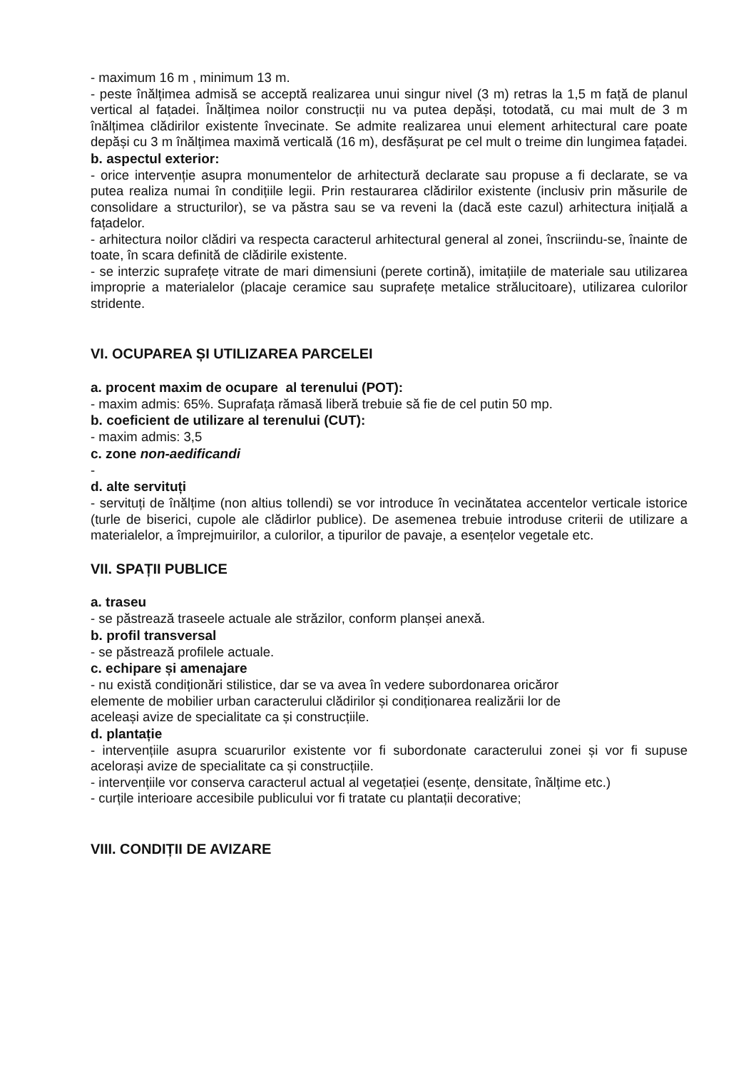- maximum 16 m , minimum 13 m.
- peste înălțimea admisă se acceptă realizarea unui singur nivel (3 m) retras la 1,5 m față de planul vertical al fațadei. Înălțimea noilor construcții nu va putea depăși, totodată, cu mai mult de 3 m înălțimea clădirilor existente învecinate. Se admite realizarea unui element arhitectural care poate depăși cu 3 m înălțimea maximă verticală (16 m), desfășurat pe cel mult o treime din lungimea fațadei.
b. aspectul exterior:
- orice intervenție asupra monumentelor de arhitectură declarate sau propuse a fi declarate, se va putea realiza numai în condițiile legii. Prin restaurarea clădirilor existente (inclusiv prin măsurile de consolidare a structurilor), se va păstra sau se va reveni la (dacă este cazul) arhitectura inițială a fațadelor.
- arhitectura noilor clădiri va respecta caracterul arhitectural general al zonei, înscriindu-se, înainte de toate, în scara definită de clădirile existente.
- se interzic suprafețe vitrate de mari dimensiuni (perete cortină), imitațiile de materiale sau utilizarea improprie a materialelor (placaje ceramice sau suprafețe metalice strălucitoare), utilizarea culorilor stridente.
VI. OCUPAREA ȘI UTILIZAREA PARCELEI
a. procent maxim de ocupare al terenului (POT):
- maxim admis: 65%. Suprafața rămasă liberă trebuie să fie de cel putin 50 mp.
b. coeficient de utilizare al terenului (CUT):
- maxim admis: 3,5
c. zone non-aedificandi
-
d. alte servituți
- servituți de înălțime (non altius tollendi) se vor introduce în vecinătatea accentelor verticale istorice (turle de biserici, cupole ale clădirlor publice). De asemenea trebuie introduse criterii de utilizare a materialelor, a împrejmuirilor, a culorilor, a tipurilor de pavaje, a esențelor vegetale etc.
VII. SPAȚII PUBLICE
a. traseu
- se păstrează traseele actuale ale străzilor, conform planșei anexă.
b. profil transversal
- se păstrează profilele actuale.
c. echipare și amenajare
- nu există condiționări stilistice, dar se va avea în vedere subordonarea oricăror
elemente de mobilier urban caracterului clădirilor și condiționarea realizării lor de
aceleași avize de specialitate ca și construcțiile.
d. plantație
- intervențiile asupra scuarurilor existente vor fi subordonate caracterului zonei și vor fi supuse acelorași avize de specialitate ca și construcțiile.
- intervențiile vor conserva caracterul actual al vegetației (esențe, densitate, înălțime etc.)
- curțile interioare accesibile publicului vor fi tratate cu plantații decorative;
VIII. CONDIȚII DE AVIZARE